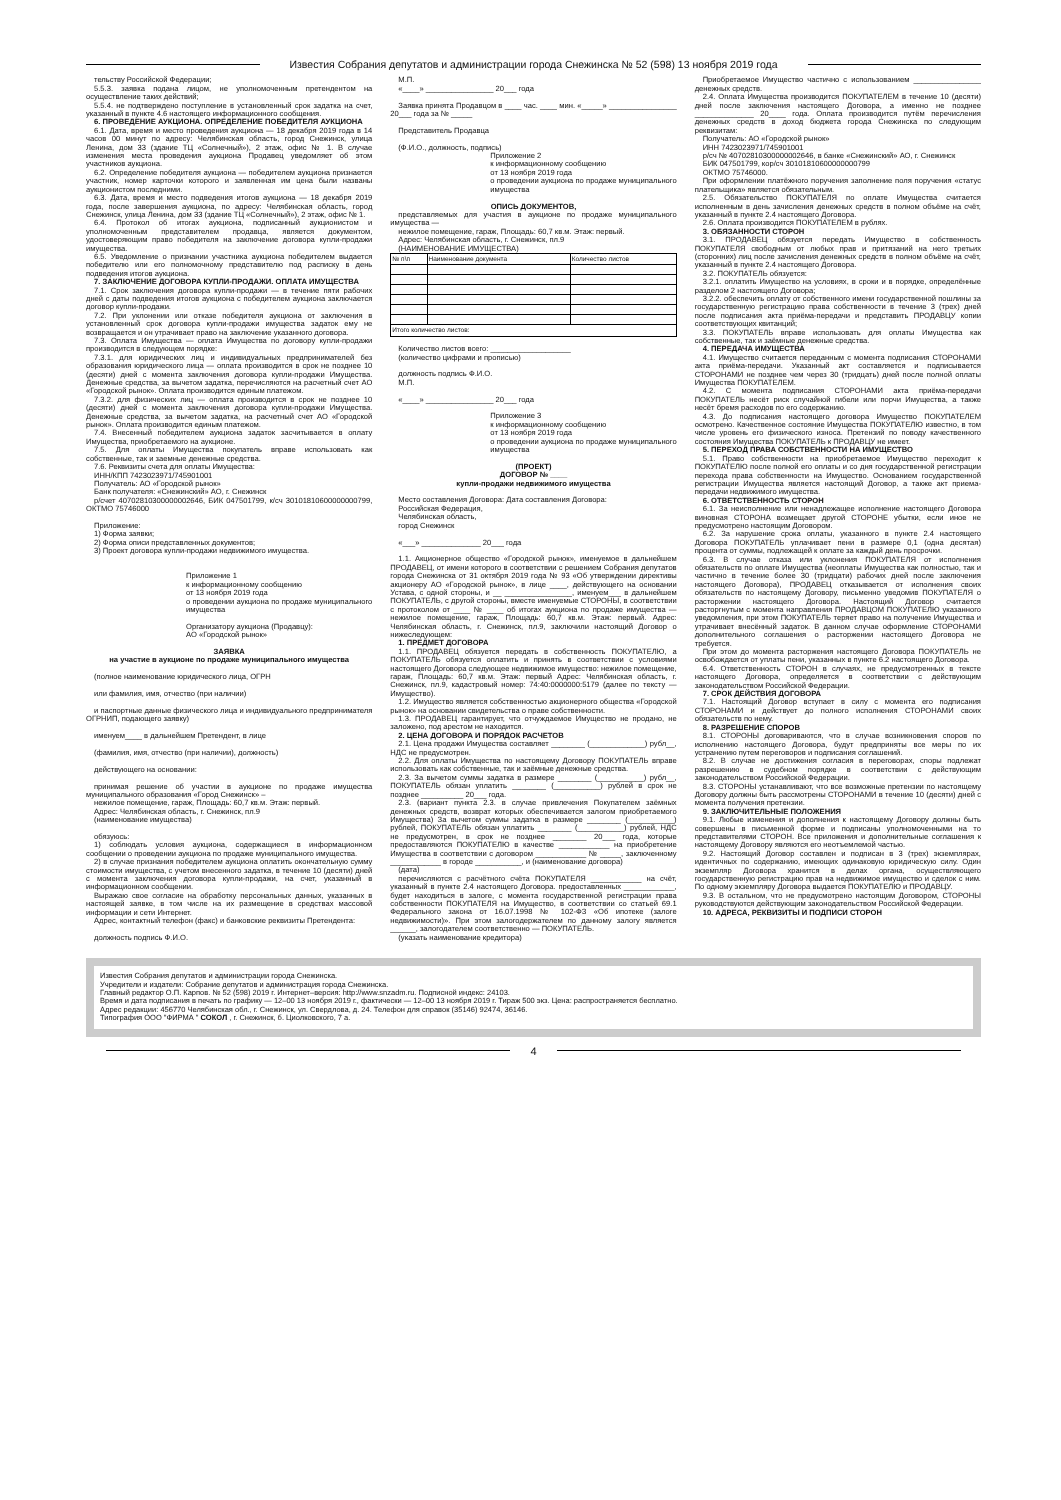Известия Собрания депутатов и администрации города Снежинска № 52 (598) 13 ноября 2019 года
тельству Российской Федерации;
5.5.3. заявка подана лицом, не уполномоченным претендентом на осуществление таких действий;
5.5.4. не подтверждено поступление в установленный срок задатка на счет, указанный в пункте 4.6 настоящего информационного сообщения.
6. ПРОВЕДЕНИЕ АУКЦИОНА. ОПРЕДЕЛЕНИЕ ПОБЕДИТЕЛЯ АУКЦИОНА
6.1. Дата, время и место проведения аукциона — 18 декабря 2019 года в 14 часов 00 минут по адресу: Челябинская область, город Снежинск, улица Ленина, дом 33 (здание ТЦ «Солнечный»), 2 этаж, офис № 1. В случае изменения места проведения аукциона Продавец уведомляет об этом участников аукциона.
6.2. Определение победителя аукциона — победителем аукциона признается участник, номер карточки которого и заявленная им цена были названы аукционистом последними.
6.3. Дата, время и место подведения итогов аукциона — 18 декабря 2019 года, после завершения аукциона, по адресу: Челябинская область, город Снежинск, улица Ленина, дом 33 (здание ТЦ «Солнечный»), 2 этаж, офис № 1.
6.4. Протокол об итогах аукциона, подписанный аукционистом и уполномоченным представителем продавца, является документом, удостоверяющим право победителя на заключение договора купли-продажи имущества.
6.5. Уведомление о признании участника аукциона победителем выдается победителю или его полномочному представителю под расписку в день подведения итогов аукциона.
7. ЗАКЛЮЧЕНИЕ ДОГОВОРА КУПЛИ-ПРОДАЖИ. ОПЛАТА ИМУЩЕСТВА
7.1. Срок заключения договора купли-продажи — в течение пяти рабочих дней с даты подведения итогов аукциона с победителем аукциона заключается договор купли-продажи.
7.2. При уклонении или отказе победителя аукциона от заключения в установленный срок договора купли-продажи имущества задаток ему не возвращается и он утрачивает право на заключение указанного договора.
7.3. Оплата Имущества — оплата Имущества по договору купли-продажи производится в следующем порядке:
7.3.1. для юридических лиц и индивидуальных предпринимателей без образования юридического лица — оплата производится в срок не позднее 10 (десяти) дней с момента заключения договора купли-продажи Имущества. Денежные средства, за вычетом задатка, перечисляются на расчетный счет АО «Городской рынок». Оплата производится единым платежом.
7.3.2. для физических лиц — оплата производится в срок не позднее 10 (десяти) дней с момента заключения договора купли-продажи Имущества. Денежные средства, за вычетом задатка, на расчетный счет АО «Городской рынок». Оплата производится единым платежом.
7.4. Внесенный победителем аукциона задаток засчитывается в оплату Имущества, приобретаемого на аукционе.
7.5. Для оплаты Имущества покупатель вправе использовать как собственные, так и заемные денежные средства.
7.6. Реквизиты счета для оплаты Имущества:
ИНН/КПП 7423023971/745901001
Получатель: АО «Городской рынок»
Банк получателя: «Снежинский» АО, г. Снежинск
р/счет 40702810300000002646, БИК 047501799, к/сч 30101810600000000799, ОКТМО 75746000
Приложение:
1) Форма заявки;
2) Форма описи представленных документов;
3) Проект договора купли-продажи недвижимого имущества.
Приложение 1
к информационному сообщению
от 13 ноября 2019 года
о проведении аукциона по продаже муниципального имущества
Организатору аукциона (Продавцу):
АО «Городской рынок»
ЗАЯВКА
на участие в аукционе по продаже муниципального имущества
(полное наименование юридического лица, ОГРН
или фамилия, имя, отчество (при наличии)
и паспортные данные физического лица и индивидуального предпринимателя ОГРНИП, подающего заявку)
именуем____ в дальнейшем Претендент, в лице
(фамилия, имя, отчество (при наличии), должность)
действующего на основании:
принимая решение об участии в аукционе по продаже имущества муниципального образования «Город Снежинск» –
нежилое помещение, гараж, Площадь: 60,7 кв.м. Этаж: первый.
Адрес: Челябинская область, г. Снежинск, пл.9
(наименование имущества)
обязуюсь:
1) соблюдать условия аукциона, содержащиеся в информационном сообщении о проведении аукциона по продаже муниципального имущества.
2) в случае признания победителем аукциона оплатить окончательную сумму стоимости имущества, с учетом внесенного задатка, в течение 10 (десяти) дней с момента заключения договора купли-продажи, на счет, указанный в информационном сообщении.
Выражаю свое согласие на обработку персональных данных, указанных в настоящей заявке, в том числе на их размещение в средствах массовой информации и сети Интернет.
Адрес, контактный телефон (факс) и банковские реквизиты Претендента:
должность подпись Ф.И.О.
М.П.
«____» ________________ 20___ года
Заявка принята Продавцом в ____ час. ____ мин. «_____» ________________ 20___ года за № _____
Представитель Продавца
(Ф.И.О., должность, подпись)
Приложение 2
к информационному сообщению
от 13 ноября 2019 года
о проведении аукциона по продаже муниципального имущества
ОПИСЬ ДОКУМЕНТОВ,
представляемых для участия в аукционе по продаже муниципального имущества —
нежилое помещение, гараж, Площадь: 60,7 кв.м. Этаж: первый.
Адрес: Челябинская область, г. Снежинск, пл.9
(НАИМЕНОВАНИЕ ИМУЩЕСТВА)
| № п\п | Наименование документа | Количество листов |
| --- | --- | --- |
| Итого количество листов: | | |
Количество листов всего: ___________________
(количество цифрами и прописью)
должность подпись Ф.И.О.
М.П.
«____» ________________ 20___ года
Приложение 3
к информационному сообщению
от 13 ноября 2019 года
о проведении аукциона по продаже муниципального имущества
(ПРОЕКТ)
ДОГОВОР № ____
купли-продажи недвижимого имущества
Место составления Договора: Дата составления Договора:
Российская Федерация,
Челябинская область,
город Снежинск
«___» ______________ 20___ года
1.1. Акционерное общество «Городской рынок», именуемое в дальнейшем ПРОДАВЕЦ, от имени которого в соответствии с решением Собрания депутатов города Снежинска от 31 октября 2019 года № 93 «Об утверждении директивы акционеру АО «Городской рынок», в лице ____, действующего на основании Устава, с одной стороны, и __ ________________, именуем___ в дальнейшем ПОКУПАТЕЛЬ, с другой стороны, вместе именуемые СТОРОНЫ, в соответствии с протоколом от ____ № ____ об итогах аукциона по продаже имущества — нежилое помещение, гараж, Площадь: 60,7 кв.м. Этаж: первый. Адрес: Челябинская область, г. Снежинск, пл.9, заключили настоящий Договор о нижеследующем:
1. ПРЕДМЕТ ДОГОВОРА
1.1. ПРОДАВЕЦ обязуется передать в собственность ПОКУПАТЕЛЮ, а ПОКУПАТЕЛЬ обязуется оплатить и принять в соответствии с условиями настоящего Договора следующее недвижимое имущество: нежилое помещение, гараж, Площадь: 60,7 кв.м. Этаж: первый Адрес: Челябинская область, г. Снежинск, пл.9, кадастровый номер: 74:40:0000000:5179 (далее по тексту — Имущество).
1.2. Имущество является собственностью акционерного общества «Городской рынок» на основании свидетельства о праве собственности.
1.3. ПРОДАВЕЦ гарантирует, что отчуждаемое Имущество не продано, не заложено, под арестом не находится.
2. ЦЕНА ДОГОВОРА И ПОРЯДОК РАСЧЕТОВ
2.1. Цена продажи Имущества составляет ________ (_____________) рубл__, НДС не предусмотрен.
2.2. Для оплаты Имущества по настоящему Договору ПОКУПАТЕЛЬ вправе использовать как собственные, так и заёмные денежные средства.
2.3. За вычетом суммы задатка в размере ________ (___________) рубл__, ПОКУПАТЕЛЬ обязан уплатить ________ (___________) рублей в срок не позднее __________ 20___ года.
2.3. (вариант пункта 2.3. в случае привлечения Покупателем заёмных денежных средств, возврат которых обеспечивается залогом приобретаемого Имущества) За вычетом суммы задатка в размере ________ (___________) рублей, ПОКУПАТЕЛЬ обязан уплатить ________ (___________) рублей, НДС не предусмотрен, в срок не позднее ________ 20___ года, которые предоставляются ПОКУПАТЕЛЮ в качестве ____________ на приобретение Имущества в соответствии с договором ____________ № _____, заключенному ____________ в городе ___________, и (наименование договора)
(дата)
перечисляются с расчётного счёта ПОКУПАТЕЛЯ ____________ на счёт, указанный в пункте 2.4 настоящего Договора. предоставленных ____________, будет находиться в залоге, с момента государственной регистрации права собственности ПОКУПАТЕЛЯ на Имущество, в соответствии со статьей 69.1 Федерального закона от 16.07.1998 № 102-ФЗ «Об ипотеке (залоге недвижимости)». При этом залогодержателем по данному залогу является ______, залогодателем соответственно — ПОКУПАТЕЛЬ.
(указать наименование кредитора)
Приобретаемое Имущество частично с использованием ________________ денежных средств.
2.4. Оплата Имущества производится ПОКУПАТЕЛЕМ в течение 10 (десяти) дней после заключения настоящего Договора, а именно не позднее ______________ 20____ года. Оплата производится путём перечисления денежных средств в доход бюджета города Снежинска по следующим реквизитам:
Получатель: АО «Городской рынок»
ИНН 7423023971/745901001
р/сч № 40702810300000002646, в банке «Снежинский» АО, г. Снежинск
БИК 047501799, кор/сч 30101810600000000799
ОКТМО 75746000.
При оформлении платёжного поручения заполнение поля поручения «статус плательщика» является обязательным.
2.5. Обязательство ПОКУПАТЕЛЯ по оплате Имущества считается исполненным в день зачисления денежных средств в полном объёме на счёт, указанный в пункте 2.4 настоящего Договора.
2.6. Оплата производится ПОКУПАТЕЛЕМ в рублях.
3. ОБЯЗАННОСТИ СТОРОН
3.1. ПРОДАВЕЦ обязуется передать Имущество в собственность ПОКУПАТЕЛЯ свободным от любых прав и притязаний на него третьих (сторонних) лиц после зачисления денежных средств в полном объёме на счёт, указанный в пункте 2.4 настоящего Договора.
3.2. ПОКУПАТЕЛЬ обязуется:
3.2.1. оплатить Имущество на условиях, в сроки и в порядке, определённые разделом 2 настоящего Договора;
3.2.2. обеспечить оплату от собственного имени государственной пошлины за государственную регистрацию права собственности в течение 3 (трех) дней после подписания акта приёма-передачи и представить ПРОДАВЦУ копии соответствующих квитанций;
3.3. ПОКУПАТЕЛЬ вправе использовать для оплаты Имущества как собственные, так и заёмные денежные средства.
4. ПЕРЕДАЧА ИМУЩЕСТВА
4.1. Имущество считается переданным с момента подписания СТОРОНАМИ акта приёма-передачи. Указанный акт составляется и подписывается СТОРОНАМИ не позднее чем через 30 (тридцать) дней после полной оплаты Имущества ПОКУПАТЕЛЕМ.
4.2. С момента подписания СТОРОНАМИ акта приёма-передачи ПОКУПАТЕЛЬ несёт риск случайной гибели или порчи Имущества, а также несёт бремя расходов по его содержанию.
4.3. До подписания настоящего договора Имущество ПОКУПАТЕЛЕМ осмотрено. Качественное состояние Имущества ПОКУПАТЕЛЮ известно, в том числе уровень его физического износа. Претензий по поводу качественного состояния Имущества ПОКУПАТЕЛЬ к ПРОДАВЦУ не имеет.
5. ПЕРЕХОД ПРАВА СОБСТВЕННОСТИ НА ИМУЩЕСТВО
5.1. Право собственности на приобретаемое Имущество переходит к ПОКУПАТЕЛЮ после полной его оплаты и со дня государственной регистрации перехода права собственности на Имущество. Основанием государственной регистрации Имущества является настоящий Договор, а также акт приема-передачи недвижимого имущества.
6. ОТВЕТСТВЕННОСТЬ СТОРОН
6.1. За неисполнение или ненадлежащее исполнение настоящего Договора виновная СТОРОНА возмещает другой СТОРОНЕ убытки, если иное не предусмотрено настоящим Договором.
6.2. За нарушение срока оплаты, указанного в пункте 2.4 настоящего Договора ПОКУПАТЕЛЬ уплачивает пени в размере 0,1 (одна десятая) процента от суммы, подлежащей к оплате за каждый день просрочки.
6.3. В случае отказа или уклонения ПОКУПАТЕЛЯ от исполнения обязательств по оплате Имущества (неоплаты Имущества как полностью, так и частично в течение более 30 (тридцати) рабочих дней после заключения настоящего Договора), ПРОДАВЕЦ отказывается от исполнения своих обязательств по настоящему Договору, письменно уведомив ПОКУПАТЕЛЯ о расторжении настоящего Договора. Настоящий Договор считается расторгнутым с момента направления ПРОДАВЦОМ ПОКУПАТЕЛЮ указанного уведомления, при этом ПОКУПАТЕЛЬ теряет право на получение Имущества и утрачивает внесённый задаток. В данном случае оформление СТОРОНАМИ дополнительного соглашения о расторжении настоящего Договора не требуется.
При этом до момента расторжения настоящего Договора ПОКУПАТЕЛЬ не освобождается от уплаты пени, указанных в пункте 6.2 настоящего Договора.
6.4. Ответственность СТОРОН в случаях, не предусмотренных в тексте настоящего Договора, определяется в соответствии с действующим законодательством Российской Федерации.
7. СРОК ДЕЙСТВИЯ ДОГОВОРА
7.1. Настоящий Договор вступает в силу с момента его подписания СТОРОНАМИ и действует до полного исполнения СТОРОНАМИ своих обязательств по нему.
8. РАЗРЕШЕНИЕ СПОРОВ
8.1. СТОРОНЫ договариваются, что в случае возникновения споров по исполнению настоящего Договора, будут предприняты все меры по их устранению путем переговоров и подписания соглашений.
8.2. В случае не достижения согласия в переговорах, споры подлежат разрешению в судебном порядке в соответствии с действующим законодательством Российской Федерации.
8.3. СТОРОНЫ устанавливают, что все возможные претензии по настоящему Договору должны быть рассмотрены СТОРОНАМИ в течение 10 (десяти) дней с момента получения претензии.
9. ЗАКЛЮЧИТЕЛЬНЫЕ ПОЛОЖЕНИЯ
9.1. Любые изменения и дополнения к настоящему Договору должны быть совершены в письменной форме и подписаны уполномоченными на то представителями СТОРОН. Все приложения и дополнительные соглашения к настоящему Договору являются его неотъемлемой частью.
9.2. Настоящий Договор составлен и подписан в 3 (трех) экземплярах, идентичных по содержанию, имеющих одинаковую юридическую силу. Один экземпляр Договора хранится в делах органа, осуществляющего государственную регистрацию прав на недвижимое имущество и сделок с ним. По одному экземпляру Договора выдается ПОКУПАТЕЛЮ и ПРОДАВЦУ.
9.3. В остальном, что не предусмотрено настоящим Договором, СТОРОНЫ руководствуются действующим законодательством Российской Федерации.
10. АДРЕСА, РЕКВИЗИТЫ И ПОДПИСИ СТОРОН
Известия Собрания депутатов и администрации города Снежинска.
Учредители и издатели: Собрание депутатов и администрация города Снежинска.
Главный редактор О.П. Карпов. № 52 (598) 2019 г. Интернет–версия: http://www.snzadm.ru. Подписной индекс: 24103.
Время и дата подписания в печать по графику — 12–00 13 ноября 2019 г., фактически — 12–00 13 ноября 2019 г. Тираж 500 экз. Цена: распространяется бесплатно.
Адрес редакции: 456770 Челябинская обл., г. Снежинск, ул. Свердлова, д. 24. Телефон для справок (35146) 92474, 36146.
Типография ООО "ФИРМА " СОКОЛ , г. Снежинск, б. Циолковского, 7 а.
4